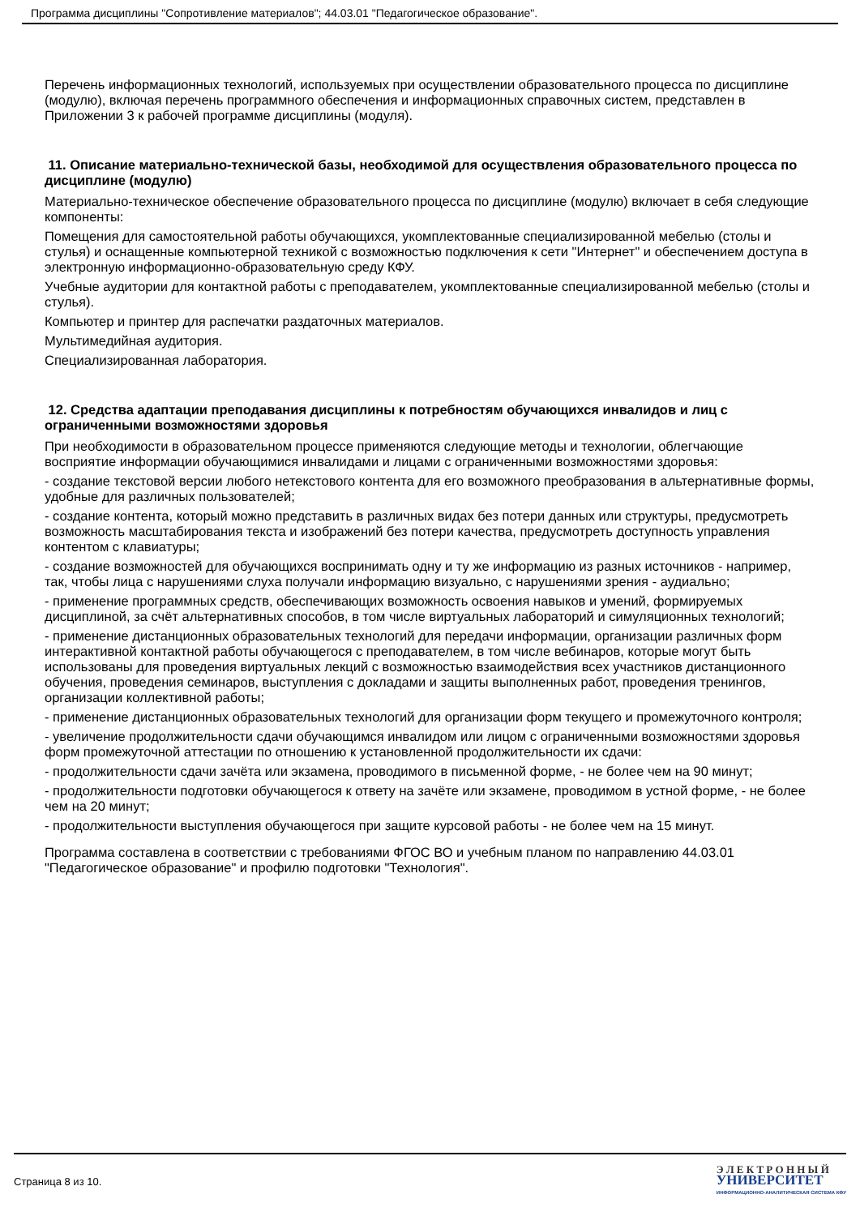Программа дисциплины "Сопротивление материалов"; 44.03.01 "Педагогическое образование".
Перечень информационных технологий, используемых при осуществлении образовательного процесса по дисциплине (модулю), включая перечень программного обеспечения и информационных справочных систем, представлен в Приложении 3 к рабочей программе дисциплины (модуля).
11. Описание материально-технической базы, необходимой для осуществления образовательного процесса по дисциплине (модулю)
Материально-техническое обеспечение образовательного процесса по дисциплине (модулю) включает в себя следующие компоненты:
Помещения для самостоятельной работы обучающихся, укомплектованные специализированной мебелью (столы и стулья) и оснащенные компьютерной техникой с возможностью подключения к сети "Интернет" и обеспечением доступа в электронную информационно-образовательную среду КФУ.
Учебные аудитории для контактной работы с преподавателем, укомплектованные специализированной мебелью (столы и стулья).
Компьютер и принтер для распечатки раздаточных материалов.
Мультимедийная аудитория.
Специализированная лаборатория.
12. Средства адаптации преподавания дисциплины к потребностям обучающихся инвалидов и лиц с ограниченными возможностями здоровья
При необходимости в образовательном процессе применяются следующие методы и технологии, облегчающие восприятие информации обучающимися инвалидами и лицами с ограниченными возможностями здоровья:
- создание текстовой версии любого нетекстового контента для его возможного преобразования в альтернативные формы, удобные для различных пользователей;
- создание контента, который можно представить в различных видах без потери данных или структуры, предусмотреть возможность масштабирования текста и изображений без потери качества, предусмотреть доступность управления контентом с клавиатуры;
- создание возможностей для обучающихся воспринимать одну и ту же информацию из разных источников - например, так, чтобы лица с нарушениями слуха получали информацию визуально, с нарушениями зрения - аудиально;
- применение программных средств, обеспечивающих возможность освоения навыков и умений, формируемых дисциплиной, за счёт альтернативных способов, в том числе виртуальных лабораторий и симуляционных технологий;
- применение дистанционных образовательных технологий для передачи информации, организации различных форм интерактивной контактной работы обучающегося с преподавателем, в том числе вебинаров, которые могут быть использованы для проведения виртуальных лекций с возможностью взаимодействия всех участников дистанционного обучения, проведения семинаров, выступления с докладами и защиты выполненных работ, проведения тренингов, организации коллективной работы;
- применение дистанционных образовательных технологий для организации форм текущего и промежуточного контроля;
- увеличение продолжительности сдачи обучающимся инвалидом или лицом с ограниченными возможностями здоровья форм промежуточной аттестации по отношению к установленной продолжительности их сдачи:
- продолжительности сдачи зачёта или экзамена, проводимого в письменной форме, - не более чем на 90 минут;
- продолжительности подготовки обучающегося к ответу на зачёте или экзамене, проводимом в устной форме, - не более чем на 20 минут;
- продолжительности выступления обучающегося при защите курсовой работы - не более чем на 15 минут.
Программа составлена в соответствии с требованиями ФГОС ВО и учебным планом по направлению 44.03.01 "Педагогическое образование" и профилю подготовки "Технология".
Страница 8 из 10.
Э Л Е К Т Р О Н Н Ы Й
УНИВЕРСИТЕТ
ИНФОРМАЦИОННО-АНАЛИТИЧЕСКАЯ СИСТЕМА КФУ